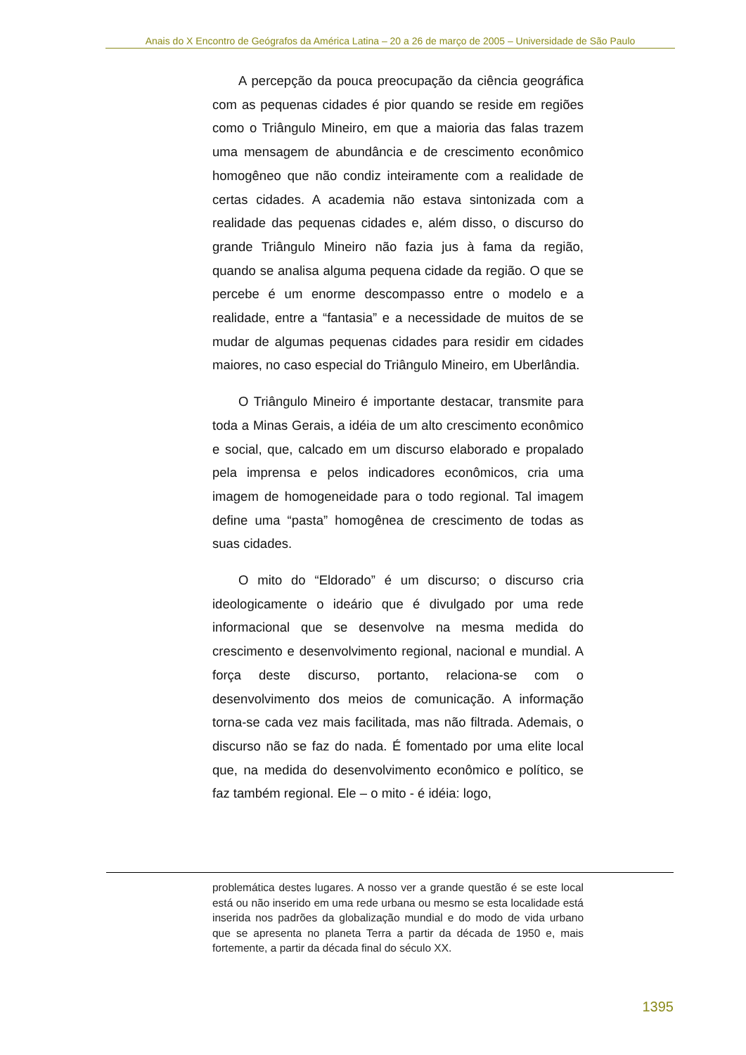Anais do X Encontro de Geógrafos da América Latina – 20 a 26 de março de 2005 – Universidade de São Paulo
A percepção da pouca preocupação da ciência geográfica com as pequenas cidades é pior quando se reside em regiões como o Triângulo Mineiro, em que a maioria das falas trazem uma mensagem de abundância e de crescimento econômico homogêneo que não condiz inteiramente com a realidade de certas cidades. A academia não estava sintonizada com a realidade das pequenas cidades e, além disso, o discurso do grande Triângulo Mineiro não fazia jus à fama da região, quando se analisa alguma pequena cidade da região. O que se percebe é um enorme descompasso entre o modelo e a realidade, entre a “fantasia” e a necessidade de muitos de se mudar de algumas pequenas cidades para residir em cidades maiores, no caso especial do Triângulo Mineiro, em Uberlândia.
O Triângulo Mineiro é importante destacar, transmite para toda a Minas Gerais, a idéia de um alto crescimento econômico e social, que, calcado em um discurso elaborado e propalado pela imprensa e pelos indicadores econômicos, cria uma imagem de homogeneidade para o todo regional. Tal imagem define uma “pasta” homogênea de crescimento de todas as suas cidades.
O mito do “Eldorado” é um discurso; o discurso cria ideologicamente o ideário que é divulgado por uma rede informacional que se desenvolve na mesma medida do crescimento e desenvolvimento regional, nacional e mundial. A força deste discurso, portanto, relaciona-se com o desenvolvimento dos meios de comunicação. A informação torna-se cada vez mais facilitada, mas não filtrada. Ademais, o discurso não se faz do nada. É fomentado por uma elite local que, na medida do desenvolvimento econômico e político, se faz também regional. Ele – o mito - é idéia: logo,
problemática destes lugares. A nosso ver a grande questão é se este local está ou não inserido em uma rede urbana ou mesmo se esta localidade está inserida nos padrões da globalização mundial e do modo de vida urbano que se apresenta no planeta Terra a partir da década de 1950 e, mais fortemente, a partir da década final do século XX.
1395